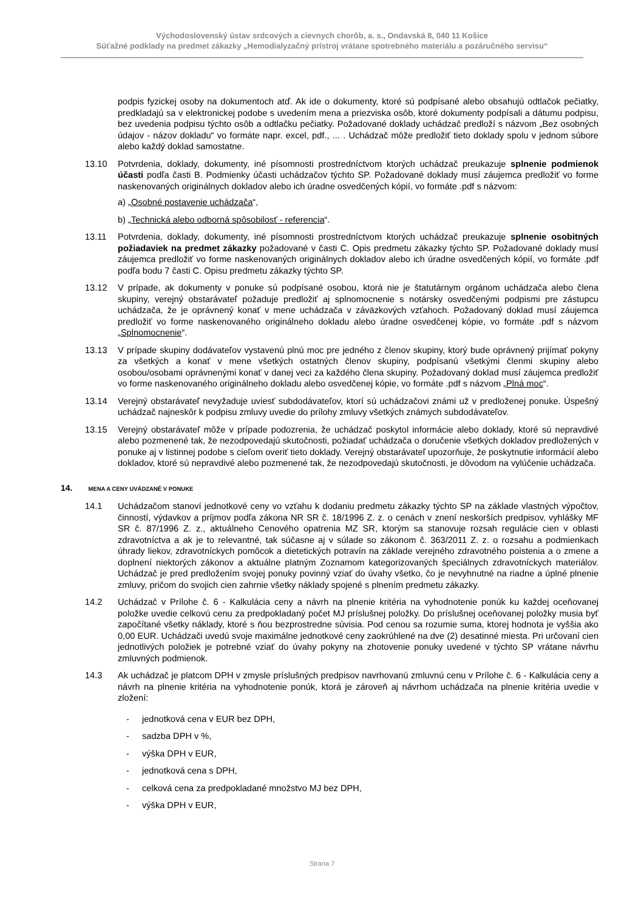Východoslovenský ústav srdcových a cievnych chorôb, a. s., Ondavská 8, 040 11 Košice
Súťažné podklady na predmet zákazky „Hemodialyzačný prístroj vrátane spotrebného materiálu a pozáručného servisu“
podpis fyzickej osoby na dokumentoch atď. Ak ide o dokumenty, ktoré sú podpísané alebo obsahujú odtlačok pečiatky, predkladajú sa v elektronickej podobe s uvedením mena a priezviska osôb, ktoré dokumenty podpísali a dátumu podpisu, bez uvedenia podpisu týchto osôb a odtlačku pečiatky. Požadované doklady uchádzač predloží s názvom „Bez osobných údajov - názov dokladu“ vo formáte napr. excel, pdf., ... . Uchádzač môže predložiť tieto doklady spolu v jednom súbore alebo každý doklad samostatne.
13.10 Potvrdenia, doklady, dokumenty, iné písomnosti prostredníctvom ktorých uchádzač preukazuje splnenie podmienok účasti podľa časti B. Podmienky účasti uchádzačov týchto SP. Požadované doklady musí záujemca predložiť vo forme naskenovaných originálnych dokladov alebo ich úradne osvedčených kópií, vo formáte .pdf s názvom:
a) „Osobné postavenie uchádzača“,
b) „Technická alebo odborná spôsobilosť - referencia“.
13.11 Potvrdenia, doklady, dokumenty, iné písomnosti prostredníctvom ktorých uchádzač preukazuje splnenie osobitných požiadaviek na predmet zákazky požadované v časti C. Opis predmetu zákazky týchto SP. Požadované doklady musí záujemca predložiť vo forme naskenovaných originálnych dokladov alebo ich úradne osvedčených kópií, vo formáte .pdf podľa bodu 7 časti C. Opisu predmetu zákazky týchto SP.
13.12 V prípade, ak dokumenty v ponuke sú podpísané osobou, ktorá nie je štatutárnym orgánom uchádzača alebo člena skupiny, verejný obstarávateľ požaduje predložiť aj splnomocnenie s notársky osvedčenými podpismi pre zástupcu uchádzača, že je oprávnený konať v mene uchádzača v záväzkových vzťahoch. Požadovaný doklad musí záujemca predložiť vo forme naskenovaného originálneho dokladu alebo úradne osvedčenej kópie, vo formáte .pdf s názvom „Splnomocnenie“.
13.13 V prípade skupiny dodávateľov vystavenú plnú moc pre jedného z členov skupiny, ktorý bude oprávnený prijímať pokyny za všetkých a konať v mene všetkých ostatných členov skupiny, podpísanú všetkými členmi skupiny alebo osobou/osobami oprávnenými konať v danej veci za každého člena skupiny. Požadovaný doklad musí záujemca predložiť vo forme naskenovaného originálneho dokladu alebo osvedčenej kópie, vo formáte .pdf s názvom „Plná moc“.
13.14 Verejný obstarávateľ nevyžaduje uviesť subdodávateľov, ktorí sú uchádzačovi známi už v predloženej ponuke. Úspešný uchádzač najneskôr k podpisu zmluvy uvedie do prílohy zmluvy všetkých známych subdodávateľov.
13.15 Verejný obstarávateľ môže v prípade podozrenia, že uchádzač poskytol informácie alebo doklady, ktoré sú nepravdivé alebo pozmenené tak, že nezodpovedajú skutočnosti, požiadať uchádzača o doručenie všetkých dokladov predložených v ponuke aj v listinnej podobe s cieľom overiť tieto doklady. Verejný obstarávateľ upozorňuje, že poskytnutie informácií alebo dokladov, ktoré sú nepravdivé alebo pozmenené tak, že nezodpovedajú skutočnosti, je dôvodom na vylúčenie uchádzača.
14. MENA A CENY UVÁDZANÉ V PONUKE
14.1 Uchádzačom stanoví jednotkové ceny vo vzťahu k dodaniu predmetu zákazky týchto SP na základe vlastných výpočtov, činností, výdavkov a príjmov podľa zákona NR SR č. 18/1996 Z. z. o cenách v znení neskorších predpisov, vyhlášky MF SR č. 87/1996 Z. z., aktuálneho Cenového opatrenia MZ SR, ktorým sa stanovuje rozsah regulácie cien v oblasti zdravotníctva a ak je to relevantné, tak súčasne aj v súlade so zákonom č. 363/2011 Z. z. o rozsahu a podmienkach úhrady liekov, zdravotníckych pomôcok a dietetických potravín na základe verejného zdravotného poistenia a o zmene a doplnení niektorých zákonov a aktuálne platným Zoznamom kategorizovaných špeciálnych zdravotníckych materiálov. Uchádzač je pred predložením svojej ponuky povinný vziať do úvahy všetko, čo je nevyhnutné na riadne a úplné plnenie zmluvy, pričom do svojich cien zahrnie všetky náklady spojené s plnením predmetu zákazky.
14.2 Uchádzač v Prílohe č. 6 - Kalkulácia ceny a návrh na plnenie kritéria na vyhodnotenie ponúk ku každej oceňovanej položke uvedie celkovú cenu za predpokladaný počet MJ príslušnej položky. Do príslušnej oceňovanej položky musia byť započítané všetky náklady, ktoré s ňou bezprostredne súvisia. Pod cenou sa rozumie suma, ktorej hodnota je vyššia ako 0,00 EUR. Uchádzači uvedú svoje maximálne jednotkové ceny zaokrúhlené na dve (2) desatinné miesta. Pri určovaní cien jednotlivých položiek je potrebné vziať do úvahy pokyny na zhotovenie ponuky uvedené v týchto SP vrátane návrhu zmluvných podmienok.
14.3 Ak uchádzač je platcom DPH v zmysle príslušných predpisov navrhovanú zmluvnú cenu v Prílohe č. 6 - Kalkulácia ceny a návrh na plnenie kritéria na vyhodnotenie ponúk, ktorá je zároveň aj návrhom uchádzača na plnenie kritéria uvedie v zložení:
- jednotková cena v EUR bez DPH,
- sadzba DPH v %,
- výška DPH v EUR,
- jednotková cena s DPH,
- celková cena za predpokladané množstvo MJ bez DPH,
- výška DPH v EUR,
Strana 7